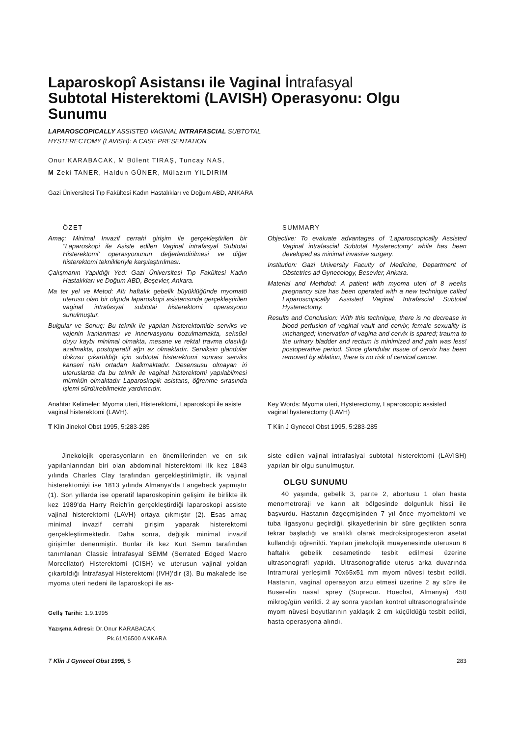Laparoskopî Asistansı ile Vaginal İntrafasyal Subtotal Histerektomi (LAVISH) Operasyonu: Olgu Sunumu
LAPAROSCOPICALLY ASSISTED VAGINAL INTRAFASCIAL SUBTOTAL HYSTERECTOMY (LAVISH): A CASE PRESENTATION
Onur KARABACAK, M Bülent TIRAŞ, Tuncay NAS,
M Zeki TANER, Haldun GÜNER, Mülazım YILDIRIM
Gazi Üniversitesi Tıp Fakültesi Kadın Hastalıkları ve Doğum ABD, ANKARA
ÖZET
Amaç: Minimal Invazif cerrahi girişim ile gerçekleştirilen bir "Laparoskopi ile Asiste edilen Vaginal intrafasyal Subtotai Histerektomi' operasyonunun değerlendirilmesi ve diğer histerektomi teknikleriyle karşılaştırılması.
Çalışmanın Yapıldığı Yed: Gazi Üniversitesi Tıp Fakültesi Kadın Hastalıkları ve Doğum ABD, Beşevler, Ankara.
Ma ter yel ve Metod: Altı haftalık gebelik büyüklüğünde myomatö uterusu olan bir olguda laparoskopi asistansında gerçekleştirilen vaginal intrafasyal subtotai histerektomi operasyonu sunulmuştur.
Bulgular ve Sonuç: Bu teknik ile yapılan histerektomide serviks ve vajenin kanlanması ve innervasyonu bozulmamakta, seksüel duyu kaybı minimal olmakta, mesane ve rektal travma olasılığı azalmakta, postoperatif ağrı az olmaktadır. Serviksin glandular dokusu çıkartıldığı için subtotai histerektomi sonrası serviks kanseri riski ortadan kalkmaktadır. Desensusu olmayan iri uteruslarda da bu teknik ile vaginal histerektomi yapılabilmesi mümkün olmaktadır Laparoskopik asistans, öğrenme sırasında işlemi sürdürebilmekte yardımcıdır.
Anahtar Kelimeler: Myoma uteri, Histerektomi, Laparoskopi ile asiste vaginal histerektomi (LAVH).
T Klin Jinekol Obst 1995, 5:283-285
SUMMARY
Objective: To evaluate advantages of 'Laparoscopically Assisted Vaginal intrafascial Subtotal Hysterectomy' while has been developed as minimal invasive surgery.
Institution: Gazi University Faculty of Medicine, Department of Obstetrics ad Gynecology, Besevler, Ankara.
Material and Methdod: A patient with myoma uteri of 8 weeks pregnancy size has been operated with a new technique called Laparoscopically Assisted Vaginal Intrafascial Subtotal Hysterectomy.
Results and Conclusion: With this technique, there is no decrease in blood perfusion of vaginal vault and cervix; female sexuality is unchanged; innervation of vagina and cervix is spared; trauma to the urinary bladder and rectum is minimized and pain was less! postoperative period. Since glandular tissue of cervix has been removed by ablation, there is no risk of cervical cancer.
Key Words: Myoma uteri, Hysterectomy, Laparoscopic assisted vaginal hysterectomy (LAVH)
T Klin J Gynecol Obst 1995, 5:283-285
Jinekolojik operasyonların en önemlilerinden ve en sık yapılanlarından biri olan abdominal histerektomi ilk kez 1843 yılında Charles Clay tarafından gerçekleştirilmiştir, ilk vajınal histerektomiyi ise 1813 yılında Almanya'da Langebeck yapmıştır (1). Son yıllarda ise operatif laparoskopinin gelişimi ile birlikte ilk kez 1989'da Harry Reich'in gerçekleştirdiği laparoskopi assiste vajinal histerektomi (LAVH) ortaya çıkmıştır (2). Esas amaç minimal invazif cerrahi girişim yaparak histerektomi gerçekleştirmektedir. Daha sonra, değişik minimal invazif girişimler denenmiştir. Bunlar ilk kez Kurt Semm tarafından tanımlanan Classic İntrafasyal SEMM (Serrated Edged Macro Morcellator) Histerektomi (CISH) ve uterusun vajinal yoldan çıkartıldığı İntrafasyal Histerektomi (IVH)'dir (3). Bu makalede ise myoma uteri nedeni ile laparoskopi ile as-
Gelİş Tarihi: 1.9.1995
Yazışma Adresi: Dr.Onur KARABACAK
Pk.61/06500 ANKARA
siste edilen vajinal intrafasiyal subtotal histerektomi (LAVISH) yapılan bir olgu sunulmuştur.
OLGU SUNUMU
40 yaşında, gebelik 3, parıte 2, abortusu 1 olan hasta menometroraji ve karın alt bölgesinde dolgunluk hissi ile başvurdu. Hastanın özgeçmişinden 7 yıl önce myomektomi ve tuba ligasyonu geçirdiği, şikayetlerinin bir süre geçtikten sonra tekrar başladığı ve aralıklı olarak medroksiprogesteron asetat kullandığı öğrenildi. Yapılan jinekolojik muayenesinde uterusun 6 haftalık gebelik cesametinde tesbit edilmesi üzerine ultrasonografi yapıldı. Ultrasonografide uterus arka duvarında Intramurai yerleşimli 70x65x51 mm myom nüvesi tesbıt edildi. Hastanın, vaginal operasyon arzu etmesi üzerine 2 ay süre ile Buserelin nasal sprey (Suprecur. Hoechst, Almanya) 450 mikrog/gün verildi. 2 ay sonra yapılan kontrol ultrasonografısinde myom nüvesi boyutlarının yaklaşık 2 cm küçüldüğü tesbit edildi, hasta operasyona alındı.
T Klin J Gynecol Obst 1995, 5 283